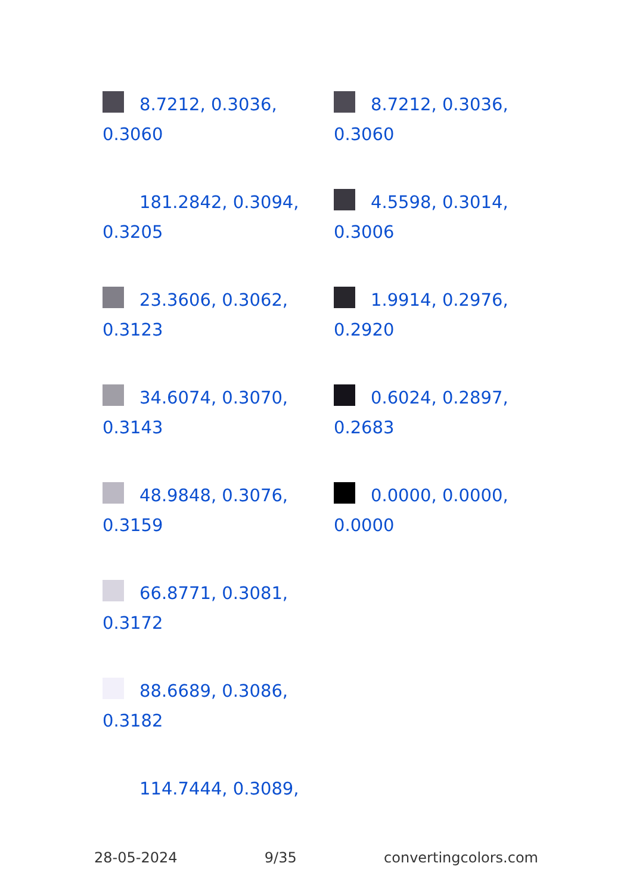8.7212, 0.3036, 0.3060
8.7212, 0.3036, 0.3060
181.2842, 0.3094, 0.3205
4.5598, 0.3014, 0.3006
23.3606, 0.3062, 0.3123
1.9914, 0.2976, 0.2920
34.6074, 0.3070, 0.3143
0.6024, 0.2897, 0.2683
48.9848, 0.3076, 0.3159
0.0000, 0.0000, 0.0000
66.8771, 0.3081, 0.3172
88.6689, 0.3086, 0.3182
114.7444, 0.3089,
28-05-2024 9/35 convertingcolors.com